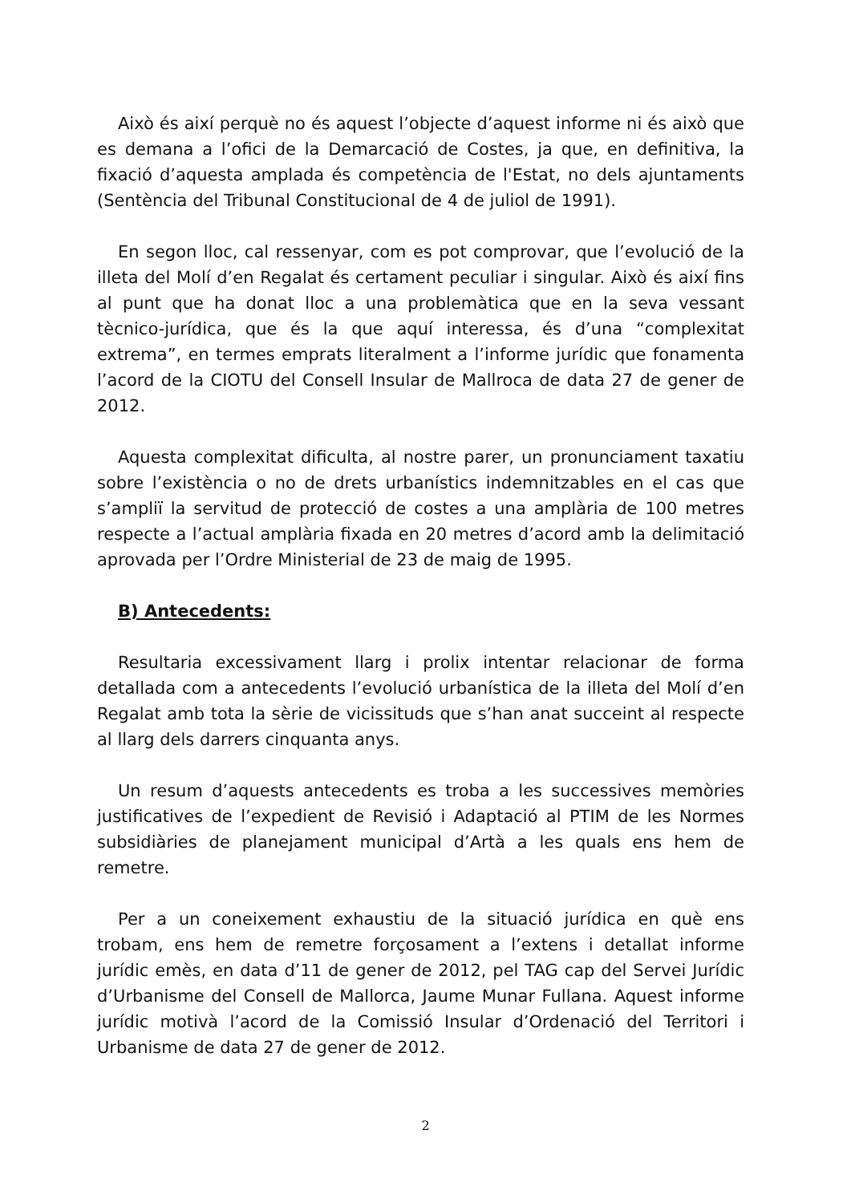Això és així perquè no és aquest l’objecte d’aquest informe ni és això que es demana a l’ofici de la Demarcació de Costes, ja que, en definitiva, la fixació d’aquesta amplada és competència de l'Estat, no dels ajuntaments (Sentència del Tribunal Constitucional de 4 de juliol de 1991).
En segon lloc, cal ressenyar, com es pot comprovar, que l’evolució de la illeta del Molí d’en Regalat és certament peculiar i singular. Això és així fins al punt que ha donat lloc a una problemàtica que en la seva vessant tècnico-jurídica, que és la que aquí interessa, és d’una “complexitat extrema”, en termes emprats literalment a l’informe jurídic que fonamenta l’acord de la CIOTU del Consell Insular de Mallroca de data 27 de gener de 2012.
Aquesta complexitat dificulta, al nostre parer, un pronunciament taxatiu sobre l’existència o no de drets urbanístics indemnitzables en el cas que s’ampliï la servitud de protecció de costes a una amplària de 100 metres respecte a l’actual amplària fixada en 20 metres d’acord amb la delimitació aprovada per l’Ordre Ministerial de 23 de maig de 1995.
B) Antecedents:
Resultaria excessivament llarg i prolix intentar relacionar de forma detallada com a antecedents l’evolució urbanística de la illeta del Molí d’en Regalat amb tota la sèrie de vicissituds que s’han anat succeint al respecte al llarg dels darrers cinquanta anys.
Un resum d’aquests antecedents es troba a les successives memòries justificatives de l’expedient de Revisió i Adaptació al PTIM de les Normes subsidiàries de planejament municipal d’Artà a les quals ens hem de remetre.
Per a un coneixement exhaustiu de la situació jurídica en què ens trobam, ens hem de remetre forçosament a l’extens i detallat informe jurídic emès, en data d’11 de gener de 2012, pel TAG cap del Servei Jurídic d’Urbanisme del Consell de Mallorca, Jaume Munar Fullana. Aquest informe jurídic motivà l’acord de la Comissió Insular d’Ordenació del Territori i Urbanisme de data 27 de gener de 2012.
2